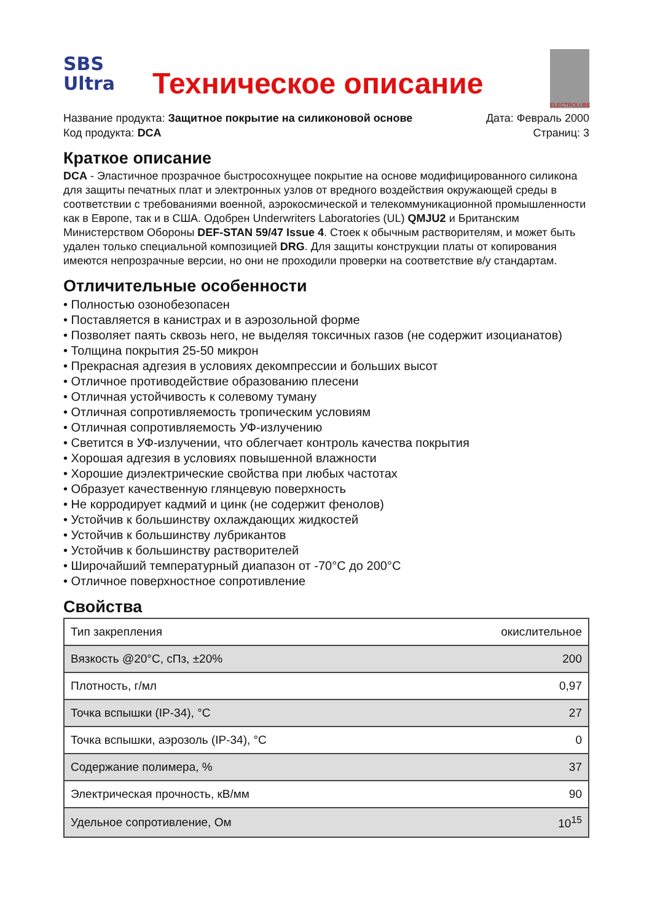SBS
Ultra
Техническое описание
ELECTROLUBE
Название продукта: Защитное покрытие на силиконовой основе
Код продукта: DCA
Дата: Февраль 2000
Страниц: 3
Краткое описание
DCA - Эластичное прозрачное быстросохнущее покрытие на основе модифицированного силикона для защиты печатных плат и электронных узлов от вредного воздействия окружающей среды в соответствии с требованиями военной, аэрокосмической и телекоммуникационной промышленности как в Европе, так и в США. Одобрен Underwriters Laboratories (UL) QMJU2 и Британским Министерством Обороны DEF-STAN 59/47 Issue 4. Стоек к обычным растворителям, и может быть удален только специальной композицией DRG. Для защиты конструкции платы от копирования имеются непрозрачные версии, но они не проходили проверки на соответствие в/у стандартам.
Отличительные особенности
• Полностью озонобезопасен
• Поставляется в канистрах и в аэрозольной форме
• Позволяет паять сквозь него, не выделяя токсичных газов (не содержит изоцианатов)
• Толщина покрытия 25-50 микрон
• Прекрасная адгезия в условиях декомпрессии и больших высот
• Отличное противодействие образованию плесени
• Отличная устойчивость к солевому туману
• Отличная сопротивляемость тропическим условиям
• Отличная сопротивляемость УФ-излучению
• Светится в УФ-излучении, что облегчает контроль качества покрытия
• Хорошая адгезия в условиях повышенной влажности
• Хорошие диэлектрические свойства при любых частотах
• Образует качественную глянцевую поверхность
• Не корродирует кадмий и цинк (не содержит фенолов)
• Устойчив к большинству охлаждающих жидкостей
• Устойчив к большинству лубрикантов
• Устойчив к большинству растворителей
• Широчайший температурный диапазон от -70°C до 200°C
• Отличное поверхностное сопротивление
Свойства
| Тип закрепления | окислительное |
| Вязкость @20°C, сПз, ±20% | 200 |
| Плотность, г/мл | 0,97 |
| Точка вспышки (IP-34), °C | 27 |
| Точка вспышки, аэрозоль (IP-34), °C | 0 |
| Содержание полимера, % | 37 |
| Электрическая прочность, кВ/мм | 90 |
| Удельное сопротивление, Ом | 10<sup>15</sup> |